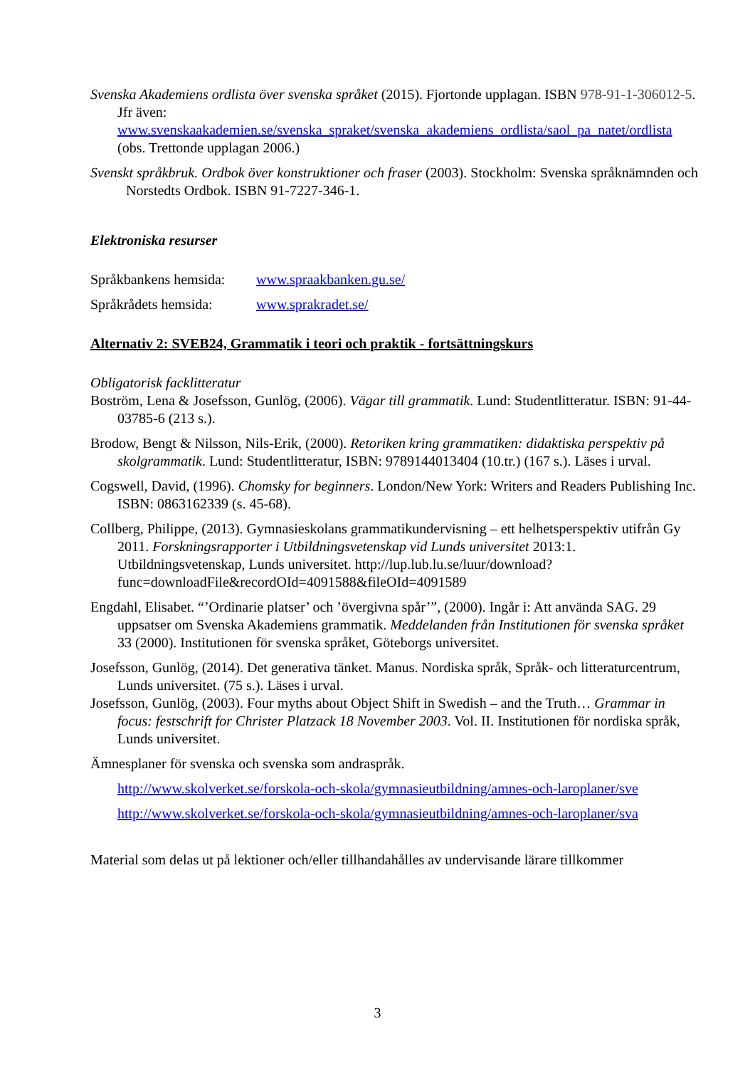Svenska Akademiens ordlista över svenska språket (2015). Fjortonde upplagan. ISBN 978-91-1-306012-5. Jfr även: www.svenskaakademien.se/svenska_spraket/svenska_akademiens_ordlista/saol_pa_natet/ordlista (obs. Trettonde upplagan 2006.)
Svenskt språkbruk. Ordbok över konstruktioner och fraser (2003). Stockholm: Svenska språknämnden och Norstedts Ordbok. ISBN 91-7227-346-1.
Elektroniska resurser
Språkbankens hemsida: www.spraakbanken.gu.se/
Språkrådets hemsida: www.sprakradet.se/
Alternativ 2: SVEB24, Grammatik i teori och praktik - fortsättningskurs
Obligatorisk facklitteratur
Boström, Lena & Josefsson, Gunlög, (2006). Vägar till grammatik. Lund: Studentlitteratur. ISBN: 91-44-03785-6 (213 s.).
Brodow, Bengt & Nilsson, Nils-Erik, (2000). Retoriken kring grammatiken: didaktiska perspektiv på skolgrammatik. Lund: Studentlitteratur, ISBN: 9789144013404 (10.tr.) (167 s.). Läses i urval.
Cogswell, David, (1996). Chomsky for beginners. London/New York: Writers and Readers Publishing Inc. ISBN: 0863162339 (s. 45-68).
Collberg, Philippe, (2013). Gymnasieskolans grammatikundervisning – ett helhetsperspektiv utifrån Gy 2011. Forskningsrapporter i Utbildningsvetenskap vid Lunds universitet 2013:1. Utbildningsvetenskap, Lunds universitet. http://lup.lub.lu.se/luur/download?func=downloadFile&recordOId=4091588&fileOId=4091589
Engdahl, Elisabet. “’Ordinarie platser’ och ’övergivna spår’”, (2000). Ingår i: Att använda SAG. 29 uppsatser om Svenska Akademiens grammatik. Meddelanden från Institutionen för svenska språket 33 (2000). Institutionen för svenska språket, Göteborgs universitet.
Josefsson, Gunlög, (2014). Det generativa tänket. Manus. Nordiska språk, Språk- och litteraturcentrum, Lunds universitet. (75 s.). Läses i urval.
Josefsson, Gunlög, (2003). Four myths about Object Shift in Swedish – and the Truth… Grammar in focus: festschrift for Christer Platzack 18 November 2003. Vol. II. Institutionen för nordiska språk, Lunds universitet.
Ämnesplaner för svenska och svenska som andraspråk.
http://www.skolverket.se/forskola-och-skola/gymnasieutbildning/amnes-och-laroplaner/sve
http://www.skolverket.se/forskola-och-skola/gymnasieutbildning/amnes-och-laroplaner/sva
Material som delas ut på lektioner och/eller tillhandahålles av undervisande lärare tillkommer
3